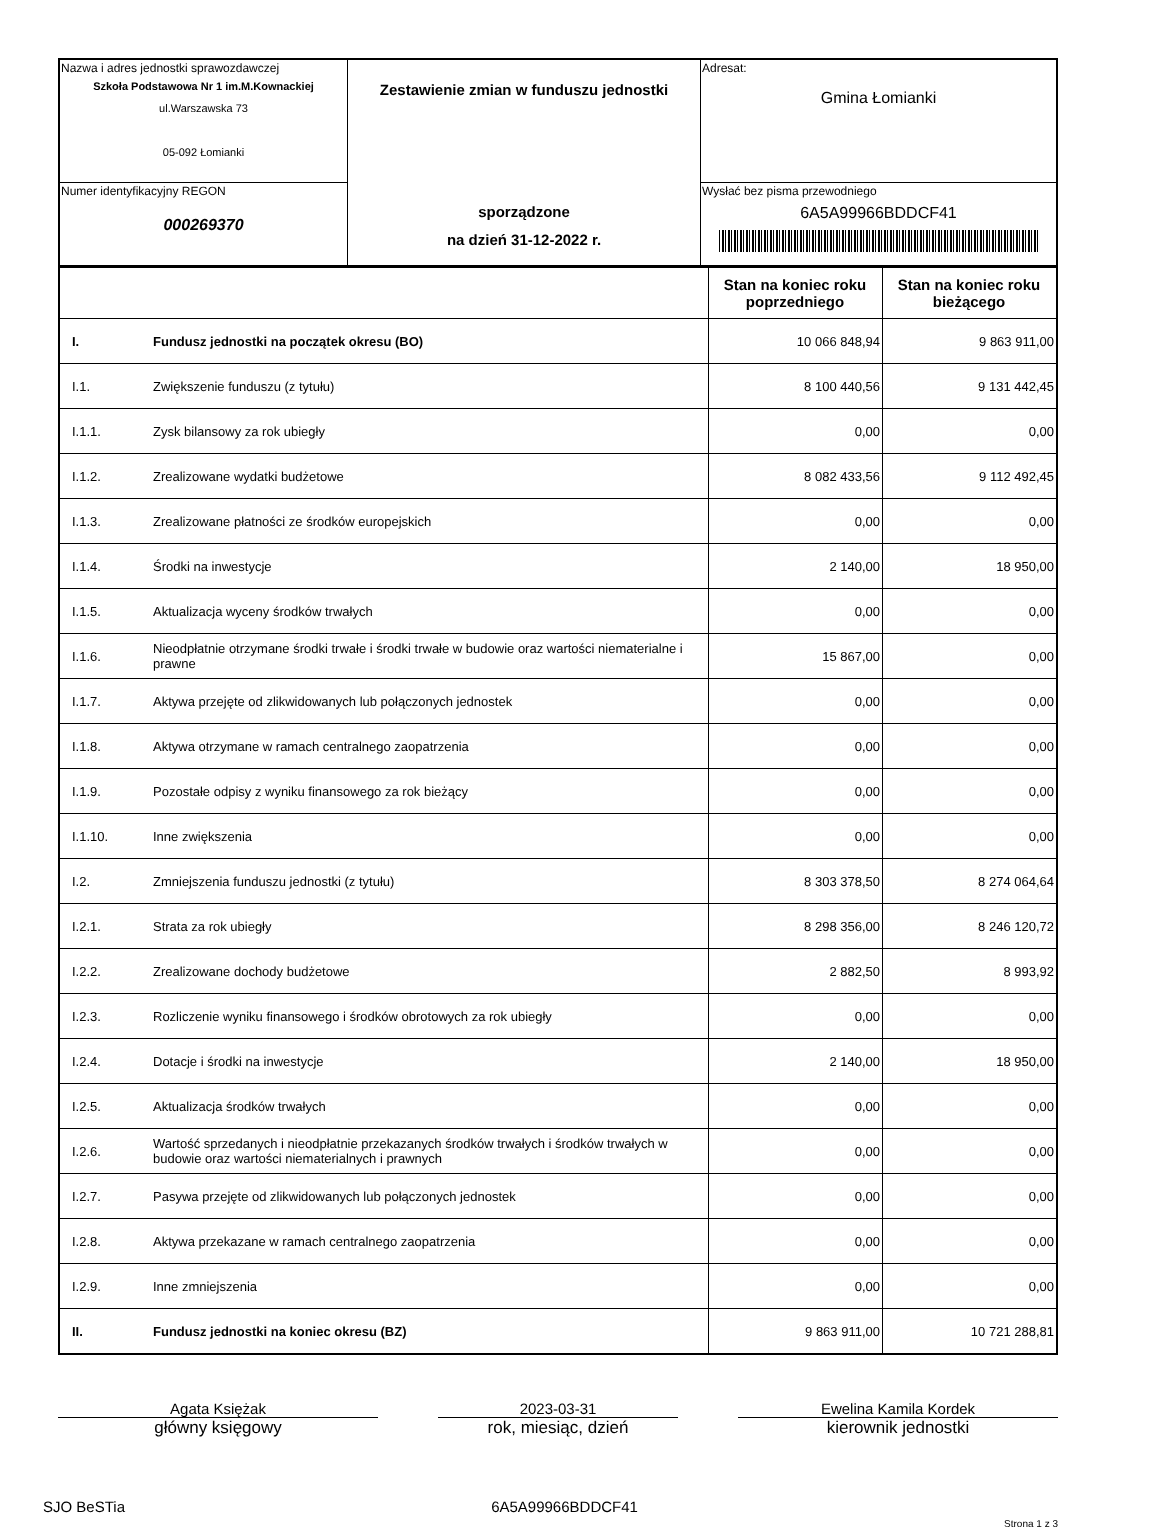| Nazwa i adres jednostki sprawozdawczej Szkoła Podstawowa Nr 1 im.M.Kownackiej ul.Warszawska 73 05-092 Łomianki | Zestawienie zmian w funduszu jednostki sporządzone na dzień 31-12-2022 r. | Adresat: Gmina Łomianki |
| Numer identyfikacyjny REGON 000269370 | | Wysłać bez pisma przewodniego 6A5A99966BDDCF41 |
| | | Stan na koniec roku poprzedniego | Stan na koniec roku bieżącego |
| --- | --- | --- | --- |
| I. | Fundusz jednostki na początek okresu (BO) | 10 066 848,94 | 9 863 911,00 |
| I.1. | Zwiększenie funduszu (z tytułu) | 8 100 440,56 | 9 131 442,45 |
| I.1.1. | Zysk bilansowy za rok ubiegły | 0,00 | 0,00 |
| I.1.2. | Zrealizowane wydatki budżetowe | 8 082 433,56 | 9 112 492,45 |
| I.1.3. | Zrealizowane płatności ze środków europejskich | 0,00 | 0,00 |
| I.1.4. | Środki na inwestycje | 2 140,00 | 18 950,00 |
| I.1.5. | Aktualizacja wyceny środków trwałych | 0,00 | 0,00 |
| I.1.6. | Nieodpłatnie otrzymane środki trwałe i środki trwałe w budowie oraz wartości niematerialne i prawne | 15 867,00 | 0,00 |
| I.1.7. | Aktywa przejęte od zlikwidowanych lub połączonych jednostek | 0,00 | 0,00 |
| I.1.8. | Aktywa otrzymane w ramach centralnego zaopatrzenia | 0,00 | 0,00 |
| I.1.9. | Pozostałe odpisy z wyniku finansowego za rok bieżący | 0,00 | 0,00 |
| I.1.10. | Inne zwiększenia | 0,00 | 0,00 |
| I.2. | Zmniejszenia funduszu jednostki (z tytułu) | 8 303 378,50 | 8 274 064,64 |
| I.2.1. | Strata za rok ubiegły | 8 298 356,00 | 8 246 120,72 |
| I.2.2. | Zrealizowane dochody budżetowe | 2 882,50 | 8 993,92 |
| I.2.3. | Rozliczenie wyniku finansowego i środków obrotowych za rok ubiegły | 0,00 | 0,00 |
| I.2.4. | Dotacje i środki na inwestycje | 2 140,00 | 18 950,00 |
| I.2.5. | Aktualizacja środków trwałych | 0,00 | 0,00 |
| I.2.6. | Wartość sprzedanych i nieodpłatnie przekazanych środków trwałych i środków trwałych w budowie oraz wartości niematerialnych i prawnych | 0,00 | 0,00 |
| I.2.7. | Pasywa przejęte od zlikwidowanych lub połączonych jednostek | 0,00 | 0,00 |
| I.2.8. | Aktywa przekazane w ramach centralnego zaopatrzenia | 0,00 | 0,00 |
| I.2.9. | Inne zmniejszenia | 0,00 | 0,00 |
| II. | Fundusz jednostki na koniec okresu (BZ) | 9 863 911,00 | 10 721 288,81 |
Agata Księżak
główny księgowy
2023-03-31
rok, miesiąc, dzień
Ewelina Kamila Kordek
kierownik jednostki
SJO BeSTia 6A5A99966BDDCF41 Strona 1 z 3